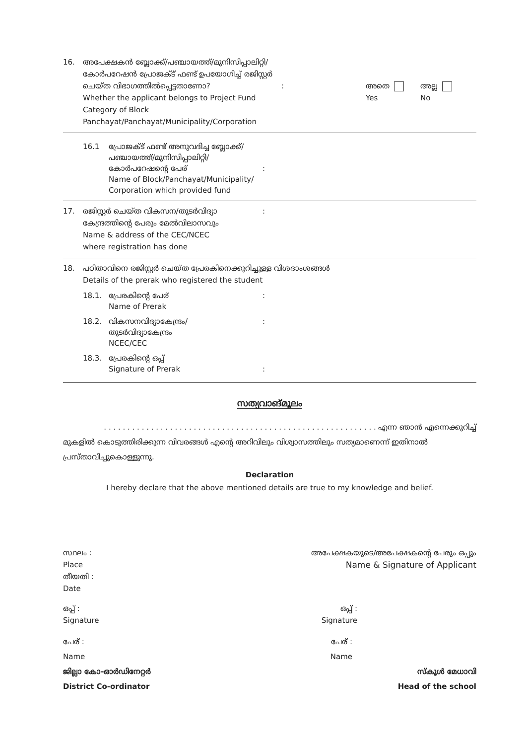16. അപേക്ഷകൻ ബ്ലോക്ക്/പഞ്ചായത്ത്/മുനിസിപ്പാലിറ്റി/ കോർപറേഷൻ പ്രോജക്ട് ഫണ്ട് ഉപയോഗിച്ച് രജിസ്റ്റർ ചെയ്ത വിഭാഗത്തിൽപ്പെട്ടതാണോ?
Whether the applicant belongs to Project Fund Category of Block Panchayat/Panchayat/Municipality/Corporation
: അതെ
Yes
അല്ല
No
16.1 പ്രോജക്ട് ഫണ്ട് അനുവദിച്ച ബ്ലോക്ക്/ പഞ്ചായത്ത്/മുനിസിപ്പാലിറ്റി/ കോർപറേഷന്റെ പേര്
Name of Block/Panchayat/Municipality/ Corporation which provided fund
:
17. രജിസ്റ്റർ ചെയ്ത വികസന/തുടർവിദ്യാ കേന്ദ്രത്തിന്റെ പേരും മേൽവിലാസവും
Name & address of the CEC/NCEC
where registration has done
:
18. പഠിതാവിനെ രജിസ്റ്റർ ചെയ്ത പ്രേരകിനെക്കുറിച്ചുള്ള വിശദാംശങ്ങൾ
Details of the prerak who registered the student
18.1. പ്രേരകിന്റെ പേര്
Name of Prerak
:
18.2. വികസനവിദ്യാകേന്ദ്രം/
തുടർവിദ്യാകേന്ദ്രം
NCEC/CEC
:
18.3. പ്രേരകിന്റെ ഒപ്പ്
Signature of Prerak
:
സത്യവാങ്മൂലം
. . . . . . . . . . . . . . . . . . . . . . . . . . . . . . . . . . . . . . . . . . . . . . . . . . . . . . . . . . എന്ന ഞാൻ എന്നെക്കുറിച്ച്
മുകളിൽ കൊടുത്തിരിക്കുന്ന വിവരങ്ങൾ എന്റെ അറിവിലും വിശ്വാസത്തിലും സത്യമാണെന്ന് ഇതിനാൽ പ്രസ്താവിച്ചുകൊള്ളുന്നു.
Declaration
I hereby declare that the above mentioned details are true to my knowledge and belief.
സ്ഥലം :
Place
തീയതി :
Date
അപേക്ഷകയുടെ/അപേക്ഷകന്റെ പേരും ഒപ്പും
Name & Signature of Applicant
ഒപ്പ് :
Signature
ഒപ്പ് :
Signature
പേര് :
Name
പേര് :
Name
ജില്ലാ കോ-ഓർഡിനേറ്റർ
District Co-ordinator
സ്കൂൾ മേധാവി
Head of the school